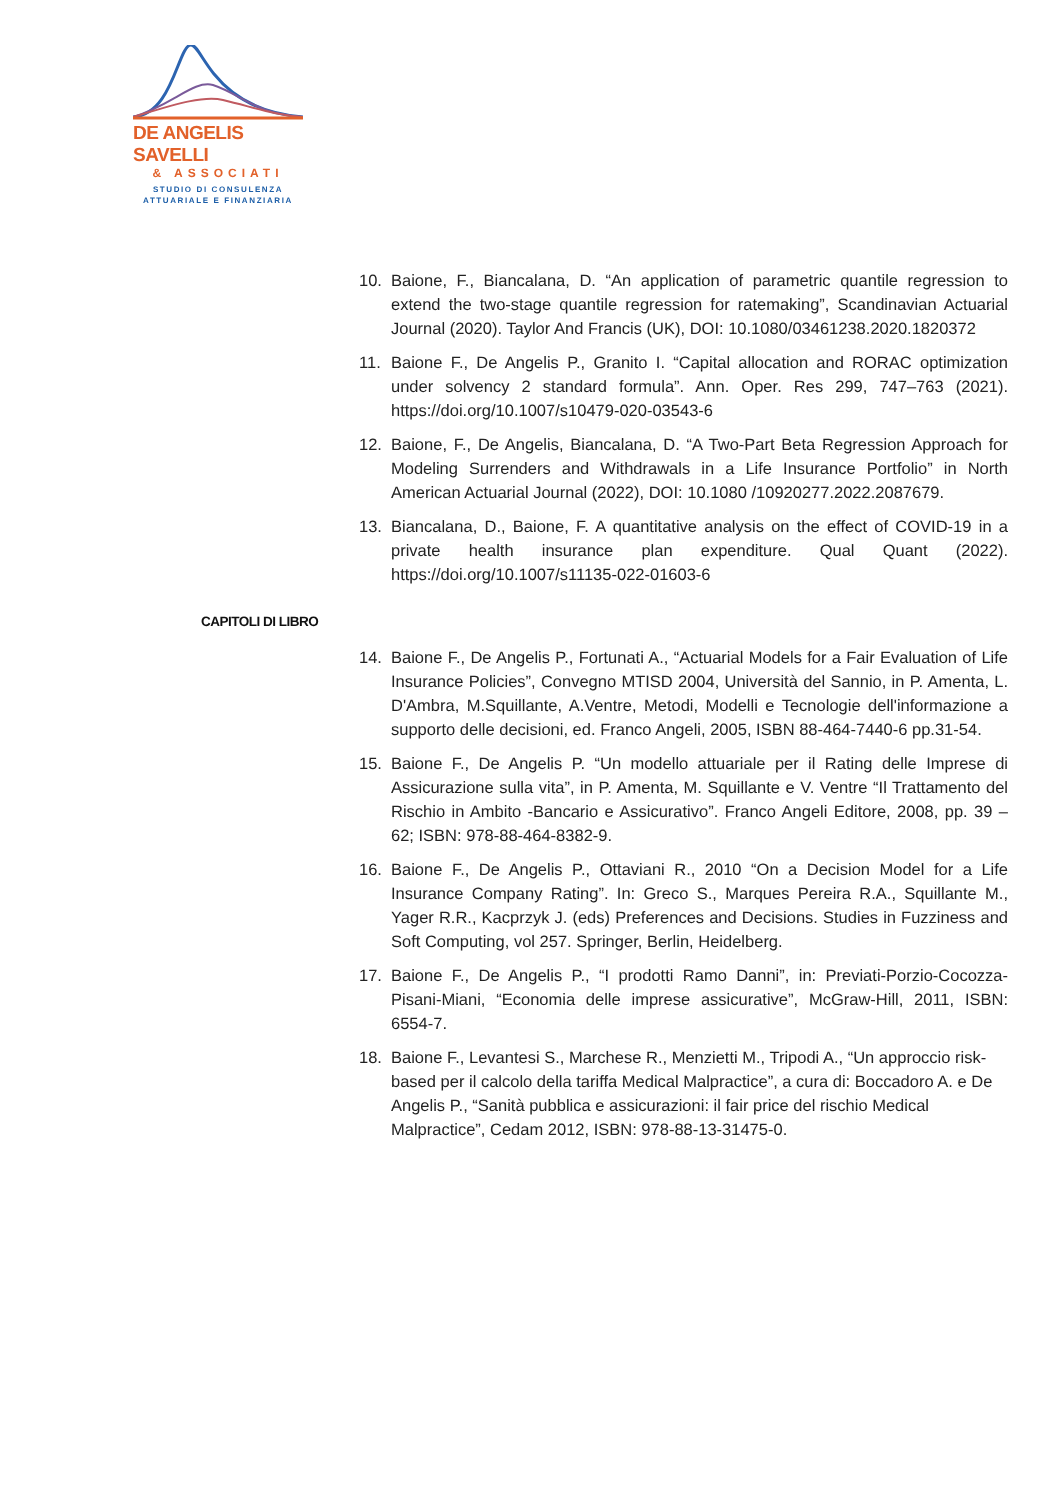DE ANGELIS SAVELLI
& ASSOCIATI
STUDIO DI CONSULENZA
ATTUARIALE E FINANZIARIA
10. Baione, F., Biancalana, D. “An application of parametric quantile regression to extend the two-stage quantile regression for ratemaking”, Scandinavian Actuarial Journal (2020). Taylor And Francis (UK), DOI: 10.1080/03461238.2020.1820372
11. Baione F., De Angelis P., Granito I. “Capital allocation and RORAC optimization under solvency 2 standard formula”. Ann. Oper. Res 299, 747–763 (2021). https://doi.org/10.1007/s10479-020-03543-6
12. Baione, F., De Angelis, Biancalana, D. “A Two-Part Beta Regression Approach for Modeling Surrenders and Withdrawals in a Life Insurance Portfolio” in North American Actuarial Journal (2022), DOI: 10.1080 /10920277.2022.2087679.
13. Biancalana, D., Baione, F. A quantitative analysis on the effect of COVID-19 in a private health insurance plan expenditure. Qual Quant (2022). https://doi.org/10.1007/s11135-022-01603-6
CAPITOLI DI LIBRO
14. Baione F., De Angelis P., Fortunati A., “Actuarial Models for a Fair Evaluation of Life Insurance Policies”, Convegno MTISD 2004, Università del Sannio, in P. Amenta, L. D'Ambra, M.Squillante, A.Ventre, Metodi, Modelli e Tecnologie dell'informazione a supporto delle decisioni, ed. Franco Angeli, 2005, ISBN 88-464-7440-6 pp.31-54.
15. Baione F., De Angelis P. “Un modello attuariale per il Rating delle Imprese di Assicurazione sulla vita”, in P. Amenta, M. Squillante e V. Ventre “Il Trattamento del Rischio in Ambito -Bancario e Assicurativo”. Franco Angeli Editore, 2008, pp. 39 – 62; ISBN: 978-88-464-8382-9.
16. Baione F., De Angelis P., Ottaviani R., 2010 “On a Decision Model for a Life Insurance Company Rating”. In: Greco S., Marques Pereira R.A., Squillante M., Yager R.R., Kacprzyk J. (eds) Preferences and Decisions. Studies in Fuzziness and Soft Computing, vol 257. Springer, Berlin, Heidelberg.
17. Baione F., De Angelis P., “I prodotti Ramo Danni”, in: Previati-Porzio-Cocozza-Pisani-Miani, “Economia delle imprese assicurative”, McGraw-Hill, 2011, ISBN: 6554-7.
18. Baione F., Levantesi S., Marchese R., Menzietti M., Tripodi A., “Un approccio risk-based per il calcolo della tariffa Medical Malpractice”, a cura di: Boccadoro A. e De Angelis P., “Sanità pubblica e assicurazioni: il fair price del rischio Medical Malpractice”, Cedam 2012, ISBN: 978-88-13-31475-0.